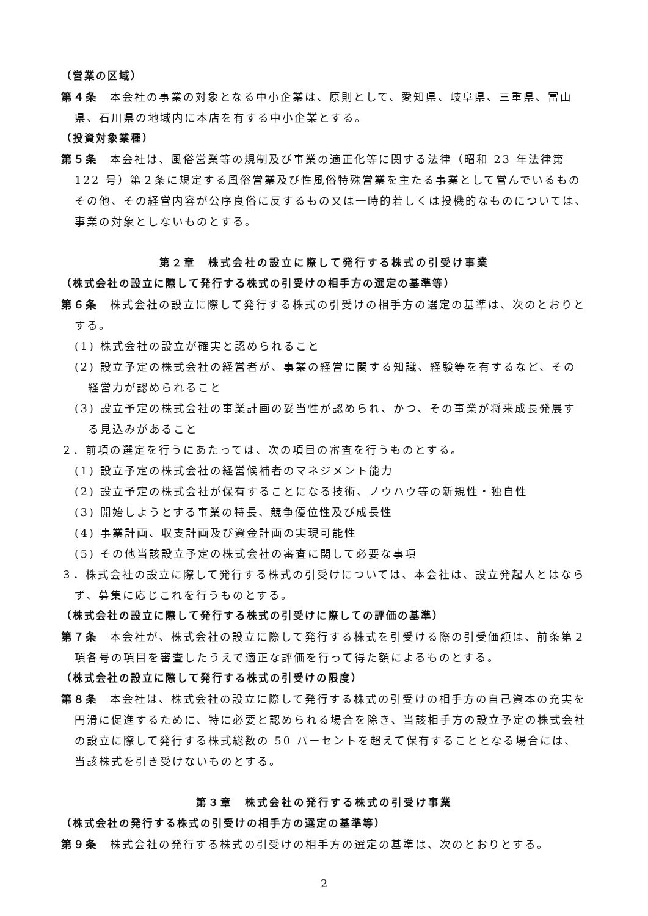（営業の区域）
第４条　本会社の事業の対象となる中小企業は、原則として、愛知県、岐阜県、三重県、富山県、石川県の地域内に本店を有する中小企業とする。
（投資対象業種）
第５条　本会社は、風俗営業等の規制及び事業の適正化等に関する法律（昭和 23 年法律第 122 号）第２条に規定する風俗営業及び性風俗特殊営業を主たる事業として営んでいるものその他、その経営内容が公序良俗に反するもの又は一時的若しくは投機的なものについては、事業の対象としないものとする。
第２章　株式会社の設立に際して発行する株式の引受け事業
（株式会社の設立に際して発行する株式の引受けの相手方の選定の基準等）
第６条　株式会社の設立に際して発行する株式の引受けの相手方の選定の基準は、次のとおりとする。
(1) 株式会社の設立が確実と認められること
(2) 設立予定の株式会社の経営者が、事業の経営に関する知識、経験等を有するなど、その経営力が認められること
(3) 設立予定の株式会社の事業計画の妥当性が認められ、かつ、その事業が将来成長発展する見込みがあること
２．前項の選定を行うにあたっては、次の項目の審査を行うものとする。
(1) 設立予定の株式会社の経営候補者のマネジメント能力
(2) 設立予定の株式会社が保有することになる技術、ノウハウ等の新規性・独自性
(3) 開始しようとする事業の特長、競争優位性及び成長性
(4) 事業計画、収支計画及び資金計画の実現可能性
(5) その他当該設立予定の株式会社の審査に関して必要な事項
３．株式会社の設立に際して発行する株式の引受けについては、本会社は、設立発起人とはならず、募集に応じこれを行うものとする。
（株式会社の設立に際して発行する株式の引受けに際しての評価の基準）
第７条　本会社が、株式会社の設立に際して発行する株式を引受ける際の引受価額は、前条第２項各号の項目を審査したうえで適正な評価を行って得た額によるものとする。
（株式会社の設立に際して発行する株式の引受けの限度）
第８条　本会社は、株式会社の設立に際して発行する株式の引受けの相手方の自己資本の充実を円滑に促進するために、特に必要と認められる場合を除き、当該相手方の設立予定の株式会社の設立に際して発行する株式総数の 50 パーセントを超えて保有することとなる場合には、当該株式を引き受けないものとする。
第３章　株式会社の発行する株式の引受け事業
（株式会社の発行する株式の引受けの相手方の選定の基準等）
第９条　株式会社の発行する株式の引受けの相手方の選定の基準は、次のとおりとする。
2